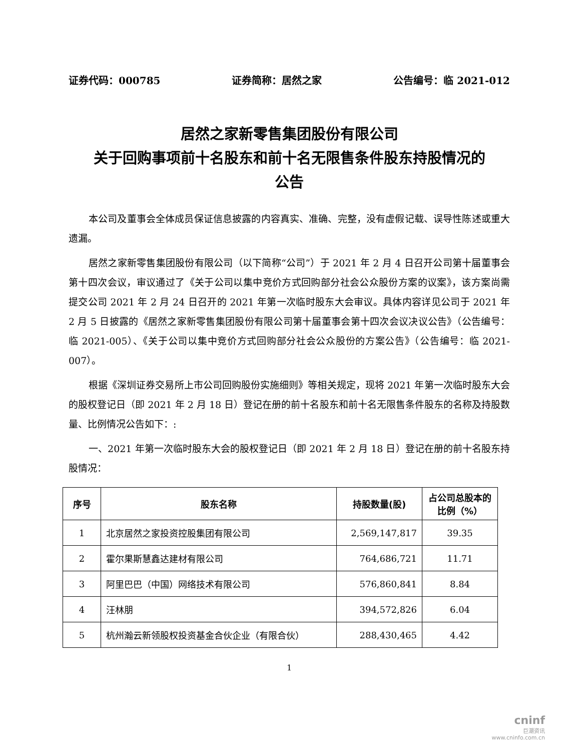证券代码：000785 证券简称：居然之家 公告编号：临 2021-012
居然之家新零售集团股份有限公司
关于回购事项前十名股东和前十名无限售条件股东持股情况的
公告
本公司及董事会全体成员保证信息披露的内容真实、准确、完整，没有虚假记载、误导性陈述或重大遗漏。
居然之家新零售集团股份有限公司（以下简称“公司”）于 2021 年 2 月 4 日召开公司第十届董事会第十四次会议，审议通过了《关于公司以集中竞价方式回购部分社会公众股份方案的议案》，该方案尚需提交公司 2021 年 2 月 24 日召开的 2021 年第一次临时股东大会审议。具体内容详见公司于 2021 年 2 月 5 日披露的《居然之家新零售集团股份有限公司第十届董事会第十四次会议决议公告》（公告编号：临 2021-005）、《关于公司以集中竞价方式回购部分社会公众股份的方案公告》（公告编号：临 2021-007）。
根据《深圳证券交易所上市公司回购股份实施细则》等相关规定，现将 2021 年第一次临时股东大会的股权登记日（即 2021 年 2 月 18 日）登记在册的前十名股东和前十名无限售条件股东的名称及持股数量、比例情况公告如下：:
一、2021 年第一次临时股东大会的股权登记日（即 2021 年 2 月 18 日）登记在册的前十名股东持股情况：
| 序号 | 股东名称 | 持股数量(股) | 占公司总股本的比例（%） |
| --- | --- | --- | --- |
| 1 | 北京居然之家投资控股集团有限公司 | 2,569,147,817 | 39.35 |
| 2 | 霍尔果斯慧鑫达建材有限公司 | 764,686,721 | 11.71 |
| 3 | 阿里巴巴（中国）网络技术有限公司 | 576,860,841 | 8.84 |
| 4 | 汪林朋 | 394,572,826 | 6.04 |
| 5 | 杭州瀚云新领股权投资基金合伙企业（有限合伙） | 288,430,465 | 4.42 |
1
cninf
巨潮资讯
www.cninfo.com.cn